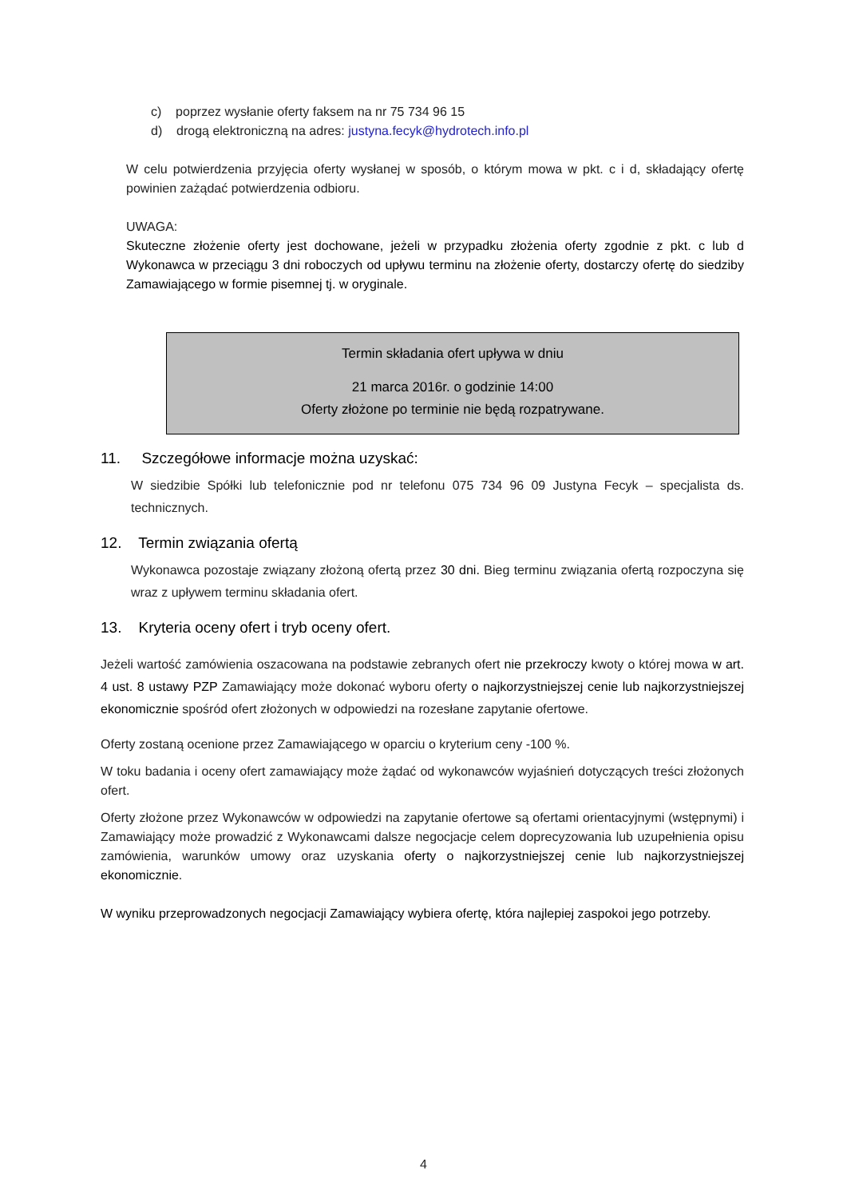c) poprzez wysłanie oferty faksem na nr 75 734 96 15
d) drogą elektroniczną na adres: justyna.fecyk@hydrotech.info.pl
W celu potwierdzenia przyjęcia oferty wysłanej w sposób, o którym mowa w pkt. c i d, składający ofertę powinien zażądać potwierdzenia odbioru.
UWAGA:
Skuteczne złożenie oferty jest dochowane, jeżeli w przypadku złożenia oferty zgodnie z pkt. c lub d Wykonawca w przeciągu 3 dni roboczych od upływu terminu na złożenie oferty, dostarczy ofertę do siedziby Zamawiającego w formie pisemnej tj. w oryginale.
Termin składania ofert upływa w dniu
21 marca 2016r. o godzinie 14:00
Oferty złożone po terminie nie będą rozpatrywane.
11. Szczegółowe informacje można uzyskać:
W siedzibie Spółki lub telefonicznie pod nr telefonu 075 734 96 09 Justyna Fecyk – specjalista ds. technicznych.
12. Termin związania ofertą
Wykonawca pozostaje związany złożoną ofertą przez 30 dni. Bieg terminu związania ofertą rozpoczyna się wraz z upływem terminu składania ofert.
13. Kryteria oceny ofert i tryb oceny ofert.
Jeżeli wartość zamówienia oszacowana na podstawie zebranych ofert nie przekroczy kwoty o której mowa w art. 4 ust. 8 ustawy PZP Zamawiający może dokonać wyboru oferty o najkorzystniejszej cenie lub najkorzystniejszej ekonomicznie spośród ofert złożonych w odpowiedzi na rozesłane zapytanie ofertowe.
Oferty zostaną ocenione przez Zamawiającego w oparciu o kryterium ceny -100 %.
W toku badania i oceny ofert zamawiający może żądać od wykonawców wyjaśnień dotyczących treści złożonych ofert.
Oferty złożone przez Wykonawców w odpowiedzi na zapytanie ofertowe są ofertami orientacyjnymi (wstępnymi) i Zamawiający może prowadzić z Wykonawcami dalsze negocjacje celem doprecyzowania lub uzupełnienia opisu zamówienia, warunków umowy oraz uzyskania oferty o najkorzystniejszej cenie lub najkorzystniejszej ekonomicznie.
W wyniku przeprowadzonych negocjacji Zamawiający wybiera ofertę, która najlepiej zaspokoi jego potrzeby.
4